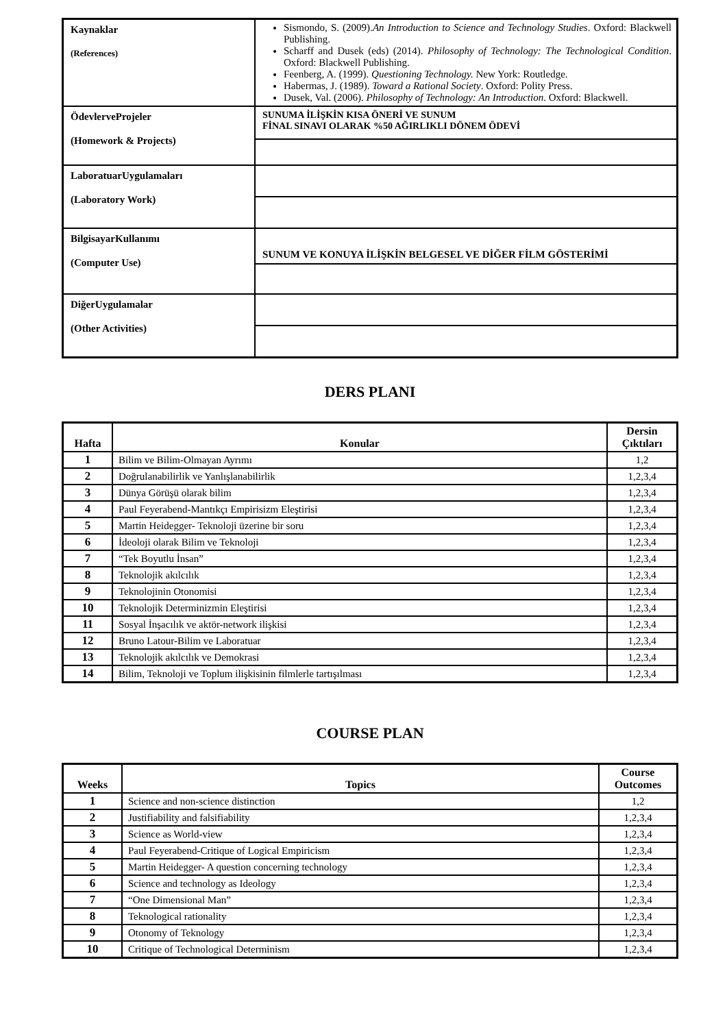| Kaynaklar (References) | Sismondo, S. (2009). An Introduction to Science and Technology Studies . Oxford: Blackwell Publishing. Scharff and Dusek (eds) (2014). Philosophy of Technology: The Technological Condition . Oxford: Blackwell Publishing. Feenberg, A. (1999). Questioning Technology. New York: Routledge. Habermas, J. (1989). Toward a Rational Society . Oxford: Polity Press. Dusek, Val. (2006). Philosophy of Technology: An Introduction . Oxford: Blackwell. |
| ÖdevlerveProjeler (Homework & Projects) | SUNUMA İLİŞKİN KISA ÖNERİ VE SUNUM FİNAL SINAVI OLARAK %50 AĞIRLIKLI DÖNEM ÖDEVİ |
| LaboratuarUygulamaları (Laboratory Work) | |
| BilgisayarKullanımı (Computer Use) | SUNUM VE KONUYA İLİŞKİN BELGESEL VE DİĞER FİLM GÖSTERİMİ |
| DiğerUygulamalar (Other Activities) | |
DERS PLANI
| Hafta | Konular | Dersin Çıktıları |
| --- | --- | --- |
| 1 | Bilim ve Bilim-Olmayan Ayrımı | 1,2 |
| 2 | Doğrulanabilirlik ve Yanlışlanabilirlik | 1,2,3,4 |
| 3 | Dünya Görüşü olarak bilim | 1,2,3,4 |
| 4 | Paul Feyerabend-Mantıkçı Empirisizm Eleştirisi | 1,2,3,4 |
| 5 | Martin Heidegger- Teknoloji üzerine bir soru | 1,2,3,4 |
| 6 | İdeoloji olarak Bilim ve Teknoloji | 1,2,3,4 |
| 7 | “Tek Boyutlu İnsan” | 1,2,3,4 |
| 8 | Teknolojik akılcılık | 1,2,3,4 |
| 9 | Teknolojinin Otonomisi | 1,2,3,4 |
| 10 | Teknolojik Determinizmin Eleştirisi | 1,2,3,4 |
| 11 | Sosyal İnşacılık ve aktör-network ilişkisi | 1,2,3,4 |
| 12 | Bruno Latour-Bilim ve Laboratuar | 1,2,3,4 |
| 13 | Teknolojik akılcılık ve Demokrasi | 1,2,3,4 |
| 14 | Bilim, Teknoloji ve Toplum ilişkisinin filmlerle tartışılması | 1,2,3,4 |
COURSE PLAN
| Weeks | Topics | Course Outcomes |
| --- | --- | --- |
| 1 | Science and non-science distinction | 1,2 |
| 2 | Justifiability and falsifiability | 1,2,3,4 |
| 3 | Science as World-view | 1,2,3,4 |
| 4 | Paul Feyerabend-Critique of Logical Empiricism | 1,2,3,4 |
| 5 | Martin Heidegger- A question concerning technology | 1,2,3,4 |
| 6 | Science and technology as Ideology | 1,2,3,4 |
| 7 | “One Dimensional Man” | 1,2,3,4 |
| 8 | Teknological rationality | 1,2,3,4 |
| 9 | Otonomy of Teknology | 1,2,3,4 |
| 10 | Critique of Technological Determinism | 1,2,3,4 |